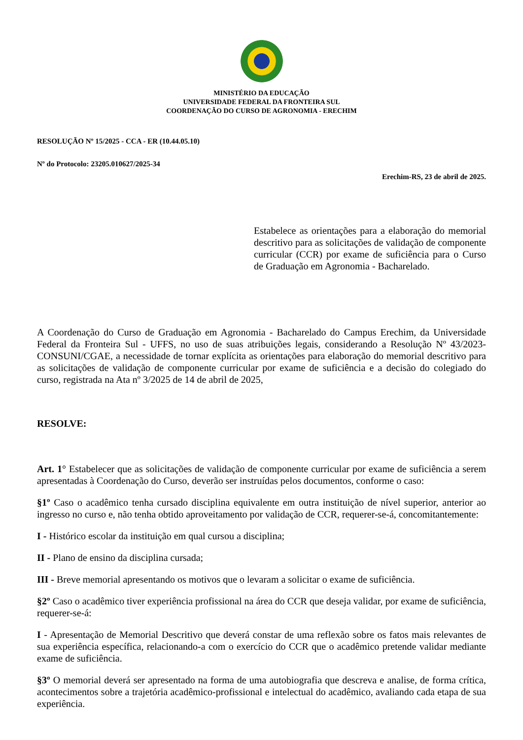MINISTÉRIO DA EDUCAÇÃO
UNIVERSIDADE FEDERAL DA FRONTEIRA SUL
COORDENAÇÃO DO CURSO DE AGRONOMIA - ERECHIM
RESOLUÇÃO Nº 15/2025 - CCA - ER (10.44.05.10)
Nº do Protocolo: 23205.010627/2025-34
Erechim-RS, 23 de abril de 2025.
Estabelece as orientações para a elaboração do memorial descritivo para as solicitações de validação de componente curricular (CCR) por exame de suficiência para o Curso de Graduação em Agronomia - Bacharelado.
A Coordenação do Curso de Graduação em Agronomia - Bacharelado do Campus Erechim, da Universidade Federal da Fronteira Sul - UFFS, no uso de suas atribuições legais, considerando a Resolução Nº 43/2023-CONSUNI/CGAE, a necessidade de tornar explícita as orientações para elaboração do memorial descritivo para as solicitações de validação de componente curricular por exame de suficiência e a decisão do colegiado do curso, registrada na Ata nº 3/2025 de 14 de abril de 2025,
RESOLVE:
Art. 1° Estabelecer que as solicitações de validação de componente curricular por exame de suficiência a serem apresentadas à Coordenação do Curso, deverão ser instruídas pelos documentos, conforme o caso:
§1º Caso o acadêmico tenha cursado disciplina equivalente em outra instituição de nível superior, anterior ao ingresso no curso e, não tenha obtido aproveitamento por validação de CCR, requerer-se-á, concomitantemente:
I - Histórico escolar da instituição em qual cursou a disciplina;
II - Plano de ensino da disciplina cursada;
III - Breve memorial apresentando os motivos que o levaram a solicitar o exame de suficiência.
§2º Caso o acadêmico tiver experiência profissional na área do CCR que deseja validar, por exame de suficiência, requerer-se-á:
I - Apresentação de Memorial Descritivo que deverá constar de uma reflexão sobre os fatos mais relevantes de sua experiência específica, relacionando-a com o exercício do CCR que o acadêmico pretende validar mediante exame de suficiência.
§3º O memorial deverá ser apresentado na forma de uma autobiografia que descreva e analise, de forma crítica, acontecimentos sobre a trajetória acadêmico-profissional e intelectual do acadêmico, avaliando cada etapa de sua experiência.